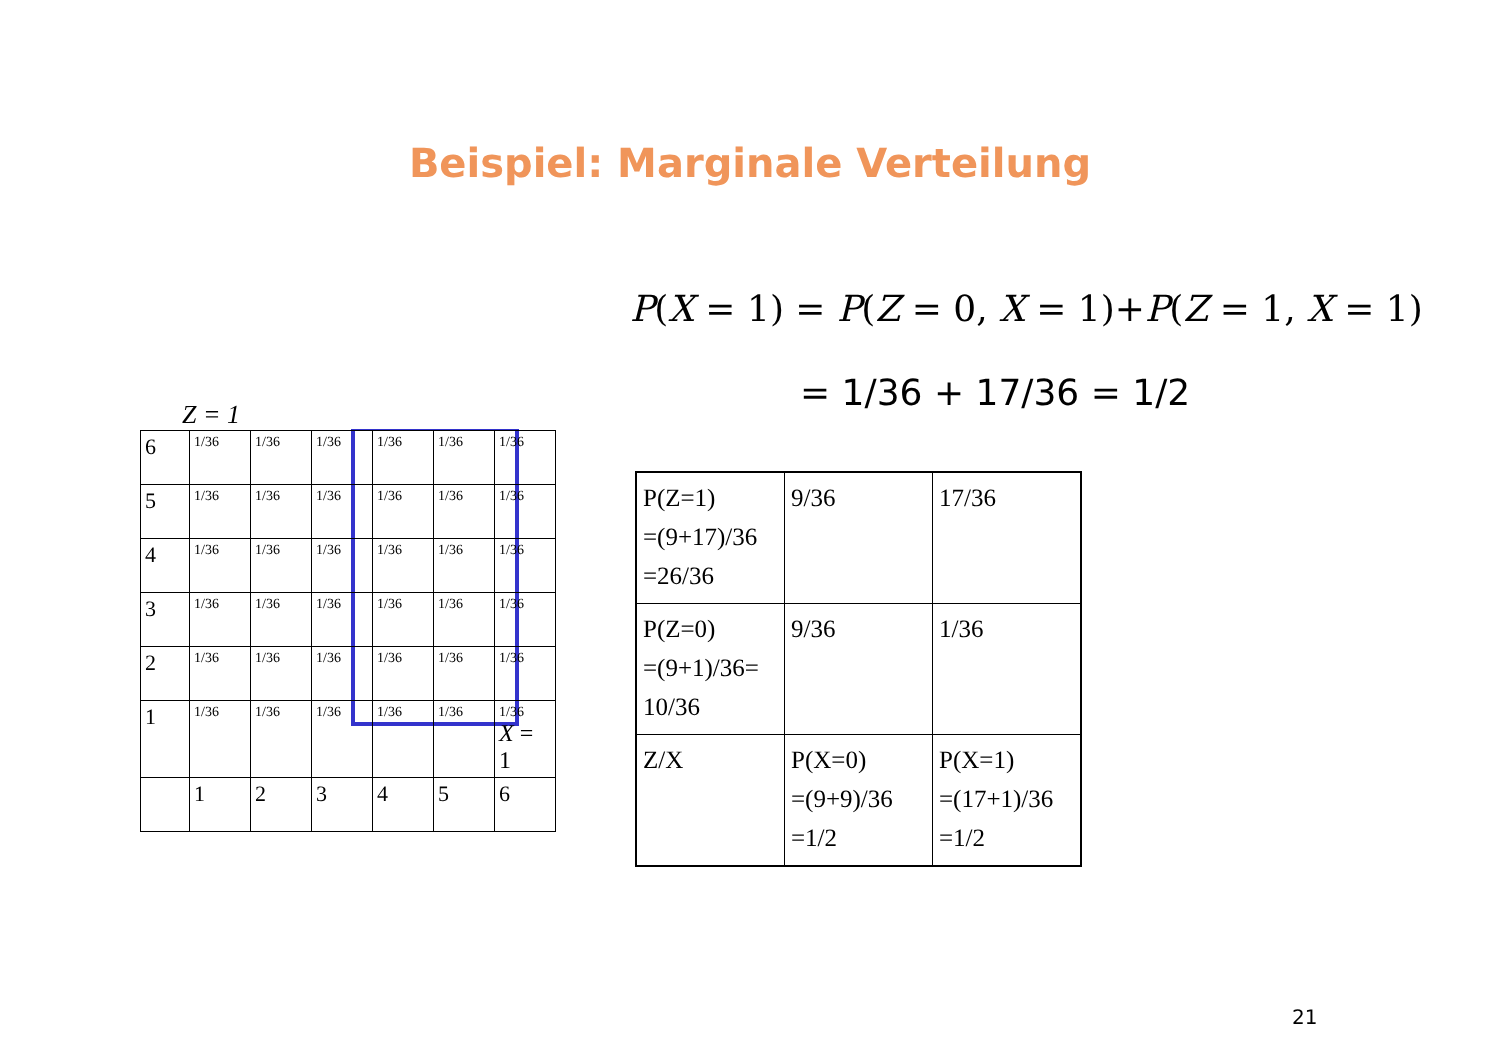Beispiel: Marginale Verteilung
P(X = 1) = P(Z = 0, X = 1)+P(Z = 1, X = 1)
= 1/36 + 17/36 = 1/2
Z = 1
| 6 | 1/36 | 1/36 | 1/36 | 1/36 | 1/36 | 1/36 |
| 5 | 1/36 | 1/36 | 1/36 | 1/36 | 1/36 | 1/36 |
| 4 | 1/36 | 1/36 | 1/36 | 1/36 | 1/36 | 1/36 |
| 3 | 1/36 | 1/36 | 1/36 | 1/36 | 1/36 | 1/36 |
| 2 | 1/36 | 1/36 | 1/36 | 1/36 | 1/36 | 1/36 |
| 1 | 1/36 | 1/36 | 1/36 | 1/36 | 1/36 | 1/36 X = 1 |
| | 1 | 2 | 3 | 4 | 5 | 6 |
| P(Z=1) =(9+17)/36 =26/36 | 9/36 | 17/36 |
| P(Z=0) =(9+1)/36= 10/36 | 9/36 | 1/36 |
| Z/X | P(X=0) =(9+9)/36 =1/2 | P(X=1) =(17+1)/36 =1/2 |
21